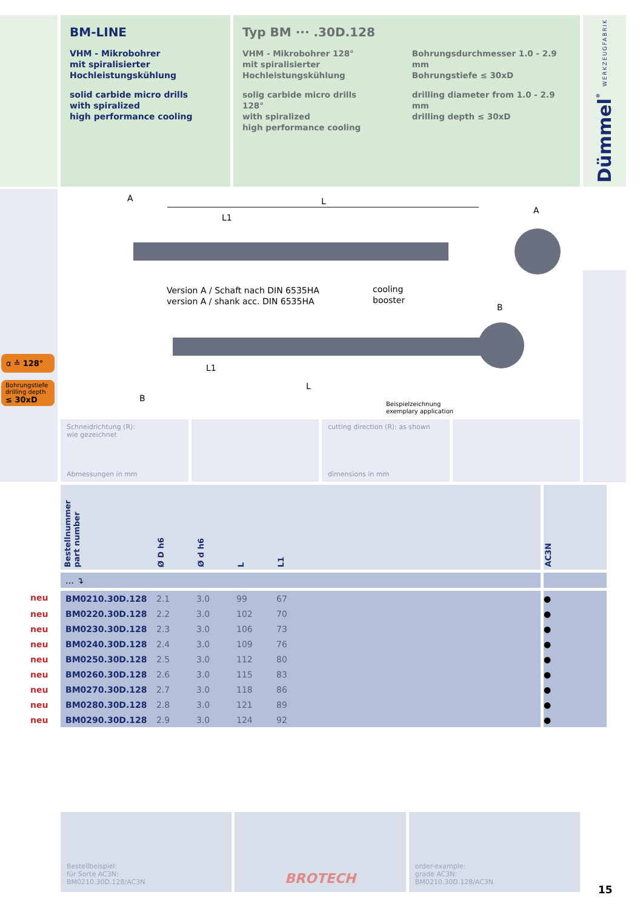BM-LINE
VHM - Mikrobohrer
mit spiralisierter
Hochleistungskühlung
solid carbide micro drills
with spiralized
high performance cooling
Typ BM ··· .30D.128
VHM - Mikrobohrer 128°
mit spiralisierter
Hochleistungskühlung
solig carbide micro drills 128°
with spiralized
high performance cooling
Bohrungsdurchmesser 1.0 - 2.9 mm
Bohrungstiefe ≤ 30xD
drilling diameter from 1.0 - 2.9 mm
drilling depth ≤ 30xD
Dümmel<sup>®</sup> WERKZEUGFABRIK
α ≙ 128°
Bohrungstiefe
drilling depth
≤ 30xD
A
L
L1
A
Version A / Schaft nach DIN 6535HA
version A / shank acc. DIN 6535HA
cooling
booster
B
L1
L
B
Beispielzeichnung
exemplary application
Schneidrichtung (R):
wie gezeichnet
Abmessungen in mm
cutting direction (R): as shown
dimensions in mm
| | Bestellnummer part number | Ø D h6 | Ø d h6 | L | L1 | | AC3N |
| | … ↴ | | | | | | |
| neu | BM0210.30D.128 | 2.1 | 3.0 | 99 | 67 | | ● |
| neu | BM0220.30D.128 | 2.2 | 3.0 | 102 | 70 | | ● |
| neu | BM0230.30D.128 | 2.3 | 3.0 | 106 | 73 | | ● |
| neu | BM0240.30D.128 | 2.4 | 3.0 | 109 | 76 | | ● |
| neu | BM0250.30D.128 | 2.5 | 3.0 | 112 | 80 | | ● |
| neu | BM0260.30D.128 | 2.6 | 3.0 | 115 | 83 | | ● |
| neu | BM0270.30D.128 | 2.7 | 3.0 | 118 | 86 | | ● |
| neu | BM0280.30D.128 | 2.8 | 3.0 | 121 | 89 | | ● |
| neu | BM0290.30D.128 | 2.9 | 3.0 | 124 | 92 | | ● |
Bestellbeispiel:
für Sorte AC3N:
BM0210.30D.128/AC3N
BROTECH
order-example:
grade AC3N:
BM0210.30D.128/AC3N
15